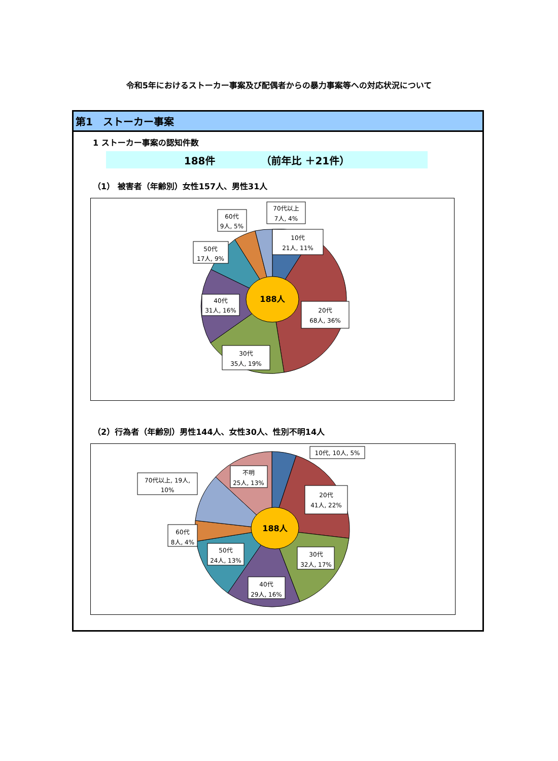令和5年におけるストーカー事案及び配偶者からの暴力事案等への対応状況について
第1　ストーカー事案
1 ストーカー事案の認知件数
188件 （前年比 ＋21件）
（1） 被害者（年齢別）女性157人、男性31人
188人
10代
21人, 11%
20代
68人, 36%
30代
35人, 19%
40代
31人, 16%
50代
17人, 9%
60代
9人, 5%
70代以上
7人, 4%
（2）行為者（年齢別）男性144人、女性30人、性別不明14人
188人
10代, 10人, 5%
20代
41人, 22%
30代
32人, 17%
40代
29人, 16%
50代
24人, 13%
60代
8人, 4%
70代以上, 19人,
10%
不明
25人, 13%